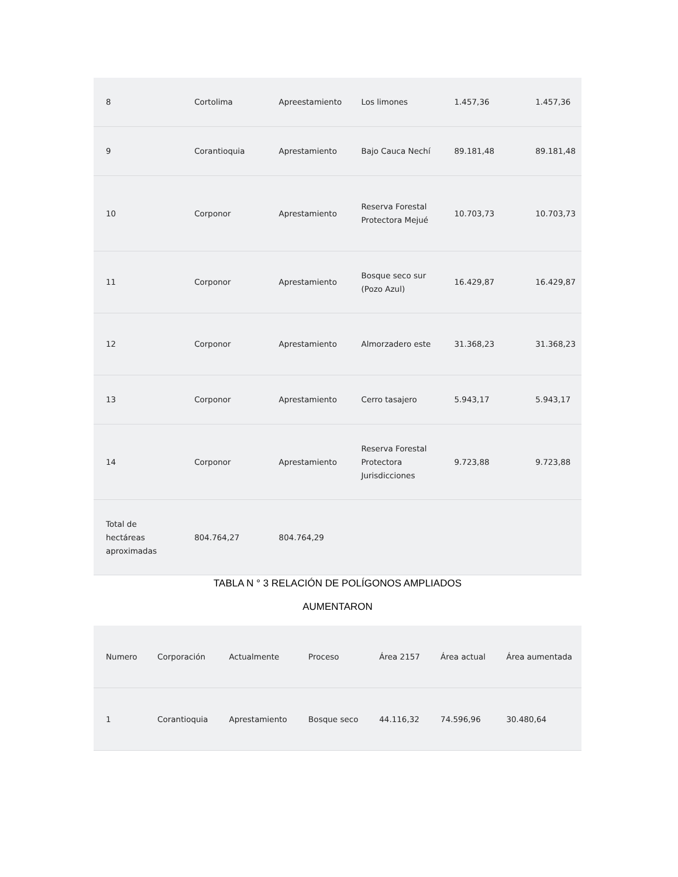| 8 | Cortolima | Apreestamiento | Los limones | 1.457,36 | 1.457,36 |
| 9 | Corantioquia | Apresta­miento | Bajo Cauca Nechí | 89.181,48 | 89.181,48 |
| 10 | Corponor | Apresta­miento | Reserva Forestal Protectora Mejué | 10.703,73 | 10.703,73 |
| 11 | Corponor | Apresta­miento | Bosque seco sur (Pozo Azul) | 16.429,87 | 16.429,87 |
| 12 | Corponor | Apresta­miento | Almorzadero este | 31.368,23 | 31.368,23 |
| 13 | Corponor | Apresta­miento | Cerro tasajero | 5.943,17 | 5.943,17 |
| 14 | Corponor | Apresta­miento | Reserva Forestal Protectora Jurisdicciones | 9.723,88 | 9.723,88 |
| Total de hectáreas aproximadas | 804.764,27 | 804.764,29 | | | |
TABLA N ° 3 RELACIÓN DE POLÍGONOS AMPLIADOS
AUMENTARON
| Numero | Corporación | Actualmente | Proceso | Área 2157 | Área actual | Área aumentada |
| 1 | Corantioquia | Apresta­miento | Bosque seco | 44.116,32 | 74.596,96 | 30.480,64 |